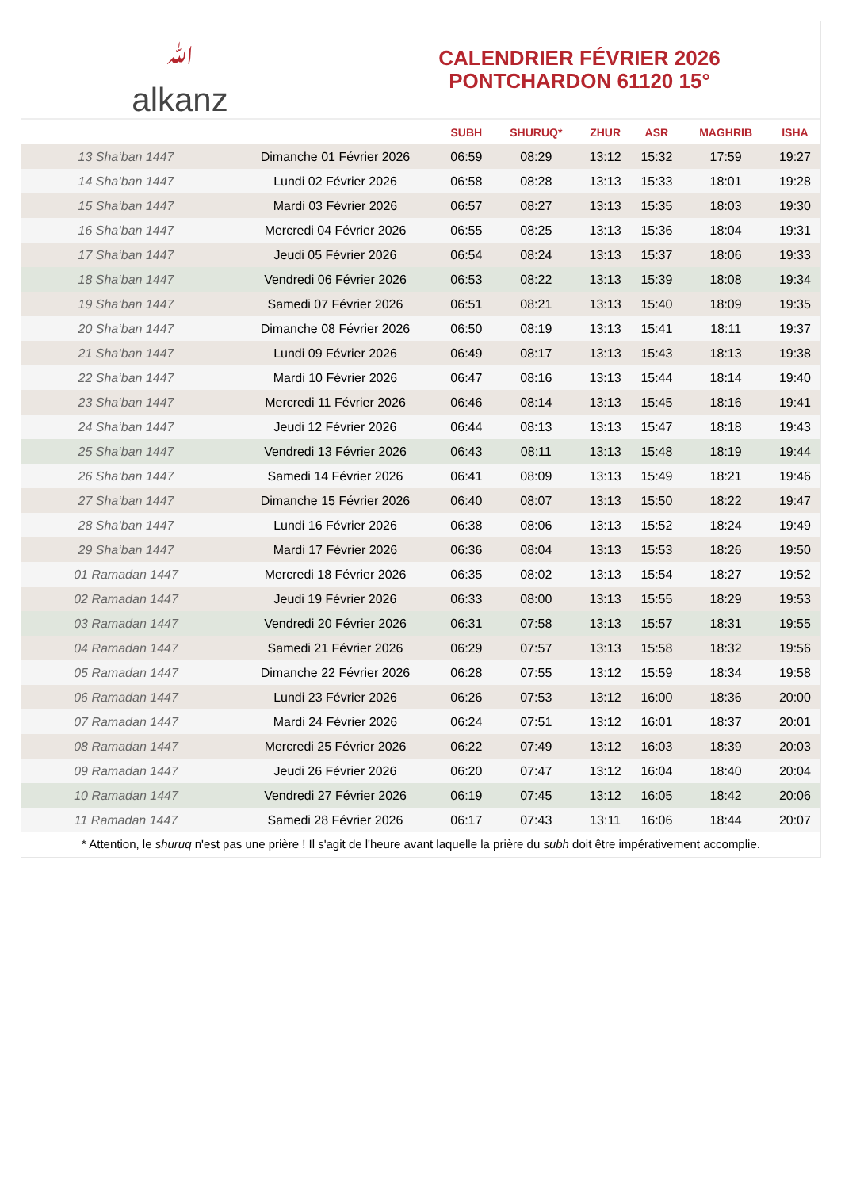ﷲalkanz
CALENDRIER FÉVRIER 2026
PONTCHARDON 61120 15°
| | | SUBH | SHURUQ* | ZHUR | ASR | MAGHRIB | ISHA |
| --- | --- | --- | --- | --- | --- | --- | --- |
| 13 Sha‘ban 1447 | Dimanche 01 Février 2026 | 06:59 | 08:29 | 13:12 | 15:32 | 17:59 | 19:27 |
| 14 Sha‘ban 1447 | Lundi 02 Février 2026 | 06:58 | 08:28 | 13:13 | 15:33 | 18:01 | 19:28 |
| 15 Sha‘ban 1447 | Mardi 03 Février 2026 | 06:57 | 08:27 | 13:13 | 15:35 | 18:03 | 19:30 |
| 16 Sha‘ban 1447 | Mercredi 04 Février 2026 | 06:55 | 08:25 | 13:13 | 15:36 | 18:04 | 19:31 |
| 17 Sha‘ban 1447 | Jeudi 05 Février 2026 | 06:54 | 08:24 | 13:13 | 15:37 | 18:06 | 19:33 |
| 18 Sha‘ban 1447 | Vendredi 06 Février 2026 | 06:53 | 08:22 | 13:13 | 15:39 | 18:08 | 19:34 |
| 19 Sha‘ban 1447 | Samedi 07 Février 2026 | 06:51 | 08:21 | 13:13 | 15:40 | 18:09 | 19:35 |
| 20 Sha‘ban 1447 | Dimanche 08 Février 2026 | 06:50 | 08:19 | 13:13 | 15:41 | 18:11 | 19:37 |
| 21 Sha‘ban 1447 | Lundi 09 Février 2026 | 06:49 | 08:17 | 13:13 | 15:43 | 18:13 | 19:38 |
| 22 Sha‘ban 1447 | Mardi 10 Février 2026 | 06:47 | 08:16 | 13:13 | 15:44 | 18:14 | 19:40 |
| 23 Sha‘ban 1447 | Mercredi 11 Février 2026 | 06:46 | 08:14 | 13:13 | 15:45 | 18:16 | 19:41 |
| 24 Sha‘ban 1447 | Jeudi 12 Février 2026 | 06:44 | 08:13 | 13:13 | 15:47 | 18:18 | 19:43 |
| 25 Sha‘ban 1447 | Vendredi 13 Février 2026 | 06:43 | 08:11 | 13:13 | 15:48 | 18:19 | 19:44 |
| 26 Sha‘ban 1447 | Samedi 14 Février 2026 | 06:41 | 08:09 | 13:13 | 15:49 | 18:21 | 19:46 |
| 27 Sha‘ban 1447 | Dimanche 15 Février 2026 | 06:40 | 08:07 | 13:13 | 15:50 | 18:22 | 19:47 |
| 28 Sha‘ban 1447 | Lundi 16 Février 2026 | 06:38 | 08:06 | 13:13 | 15:52 | 18:24 | 19:49 |
| 29 Sha‘ban 1447 | Mardi 17 Février 2026 | 06:36 | 08:04 | 13:13 | 15:53 | 18:26 | 19:50 |
| 01 Ramadan 1447 | Mercredi 18 Février 2026 | 06:35 | 08:02 | 13:13 | 15:54 | 18:27 | 19:52 |
| 02 Ramadan 1447 | Jeudi 19 Février 2026 | 06:33 | 08:00 | 13:13 | 15:55 | 18:29 | 19:53 |
| 03 Ramadan 1447 | Vendredi 20 Février 2026 | 06:31 | 07:58 | 13:13 | 15:57 | 18:31 | 19:55 |
| 04 Ramadan 1447 | Samedi 21 Février 2026 | 06:29 | 07:57 | 13:13 | 15:58 | 18:32 | 19:56 |
| 05 Ramadan 1447 | Dimanche 22 Février 2026 | 06:28 | 07:55 | 13:12 | 15:59 | 18:34 | 19:58 |
| 06 Ramadan 1447 | Lundi 23 Février 2026 | 06:26 | 07:53 | 13:12 | 16:00 | 18:36 | 20:00 |
| 07 Ramadan 1447 | Mardi 24 Février 2026 | 06:24 | 07:51 | 13:12 | 16:01 | 18:37 | 20:01 |
| 08 Ramadan 1447 | Mercredi 25 Février 2026 | 06:22 | 07:49 | 13:12 | 16:03 | 18:39 | 20:03 |
| 09 Ramadan 1447 | Jeudi 26 Février 2026 | 06:20 | 07:47 | 13:12 | 16:04 | 18:40 | 20:04 |
| 10 Ramadan 1447 | Vendredi 27 Février 2026 | 06:19 | 07:45 | 13:12 | 16:05 | 18:42 | 20:06 |
| 11 Ramadan 1447 | Samedi 28 Février 2026 | 06:17 | 07:43 | 13:11 | 16:06 | 18:44 | 20:07 |
* Attention, le shuruq n'est pas une prière ! Il s'agit de l'heure avant laquelle la prière du subh doit être impérativement accomplie.